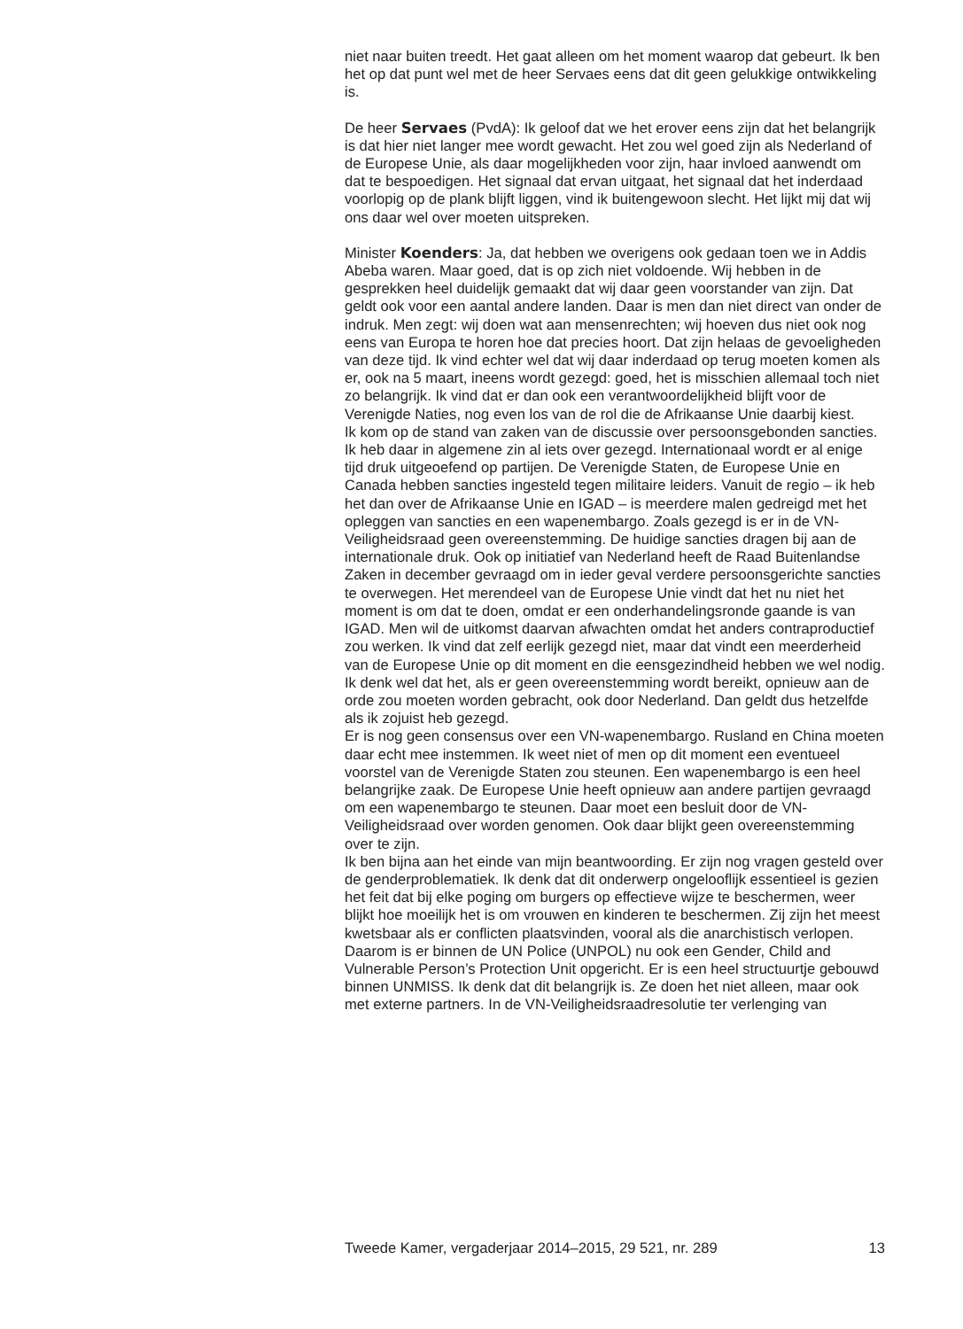niet naar buiten treedt. Het gaat alleen om het moment waarop dat gebeurt. Ik ben het op dat punt wel met de heer Servaes eens dat dit geen gelukkige ontwikkeling is.
De heer Servaes (PvdA): Ik geloof dat we het erover eens zijn dat het belangrijk is dat hier niet langer mee wordt gewacht. Het zou wel goed zijn als Nederland of de Europese Unie, als daar mogelijkheden voor zijn, haar invloed aanwendt om dat te bespoedigen. Het signaal dat ervan uitgaat, het signaal dat het inderdaad voorlopig op de plank blijft liggen, vind ik buitengewoon slecht. Het lijkt mij dat wij ons daar wel over moeten uitspreken.
Minister Koenders: Ja, dat hebben we overigens ook gedaan toen we in Addis Abeba waren. Maar goed, dat is op zich niet voldoende. Wij hebben in de gesprekken heel duidelijk gemaakt dat wij daar geen voorstander van zijn. Dat geldt ook voor een aantal andere landen. Daar is men dan niet direct van onder de indruk. Men zegt: wij doen wat aan mensenrechten; wij hoeven dus niet ook nog eens van Europa te horen hoe dat precies hoort. Dat zijn helaas de gevoeligheden van deze tijd. Ik vind echter wel dat wij daar inderdaad op terug moeten komen als er, ook na 5 maart, ineens wordt gezegd: goed, het is misschien allemaal toch niet zo belangrijk. Ik vind dat er dan ook een verantwoordelijkheid blijft voor de Verenigde Naties, nog even los van de rol die de Afrikaanse Unie daarbij kiest.
Ik kom op de stand van zaken van de discussie over persoonsgebonden sancties. Ik heb daar in algemene zin al iets over gezegd. Internationaal wordt er al enige tijd druk uitgeoefend op partijen. De Verenigde Staten, de Europese Unie en Canada hebben sancties ingesteld tegen militaire leiders. Vanuit de regio – ik heb het dan over de Afrikaanse Unie en IGAD – is meerdere malen gedreigd met het opleggen van sancties en een wapenembargo. Zoals gezegd is er in de VN-Veiligheidsraad geen overeenstemming. De huidige sancties dragen bij aan de internationale druk. Ook op initiatief van Nederland heeft de Raad Buitenlandse Zaken in december gevraagd om in ieder geval verdere persoonsgerichte sancties te overwegen. Het merendeel van de Europese Unie vindt dat het nu niet het moment is om dat te doen, omdat er een onderhandelingsronde gaande is van IGAD. Men wil de uitkomst daarvan afwachten omdat het anders contraproductief zou werken. Ik vind dat zelf eerlijk gezegd niet, maar dat vindt een meerderheid van de Europese Unie op dit moment en die eensgezindheid hebben we wel nodig. Ik denk wel dat het, als er geen overeenstemming wordt bereikt, opnieuw aan de orde zou moeten worden gebracht, ook door Nederland. Dan geldt dus hetzelfde als ik zojuist heb gezegd.
Er is nog geen consensus over een VN-wapenembargo. Rusland en China moeten daar echt mee instemmen. Ik weet niet of men op dit moment een eventueel voorstel van de Verenigde Staten zou steunen. Een wapenembargo is een heel belangrijke zaak. De Europese Unie heeft opnieuw aan andere partijen gevraagd om een wapenembargo te steunen. Daar moet een besluit door de VN-Veiligheidsraad over worden genomen. Ook daar blijkt geen overeenstemming over te zijn.
Ik ben bijna aan het einde van mijn beantwoording. Er zijn nog vragen gesteld over de genderproblematiek. Ik denk dat dit onderwerp ongelooflijk essentieel is gezien het feit dat bij elke poging om burgers op effectieve wijze te beschermen, weer blijkt hoe moeilijk het is om vrouwen en kinderen te beschermen. Zij zijn het meest kwetsbaar als er conflicten plaatsvinden, vooral als die anarchistisch verlopen. Daarom is er binnen de UN Police (UNPOL) nu ook een Gender, Child and Vulnerable Person’s Protection Unit opgericht. Er is een heel structuurtje gebouwd binnen UNMISS. Ik denk dat dit belangrijk is. Ze doen het niet alleen, maar ook met externe partners. In de VN-Veiligheidsraadresolutie ter verlenging van
Tweede Kamer, vergaderjaar 2014–2015, 29 521, nr. 289 13